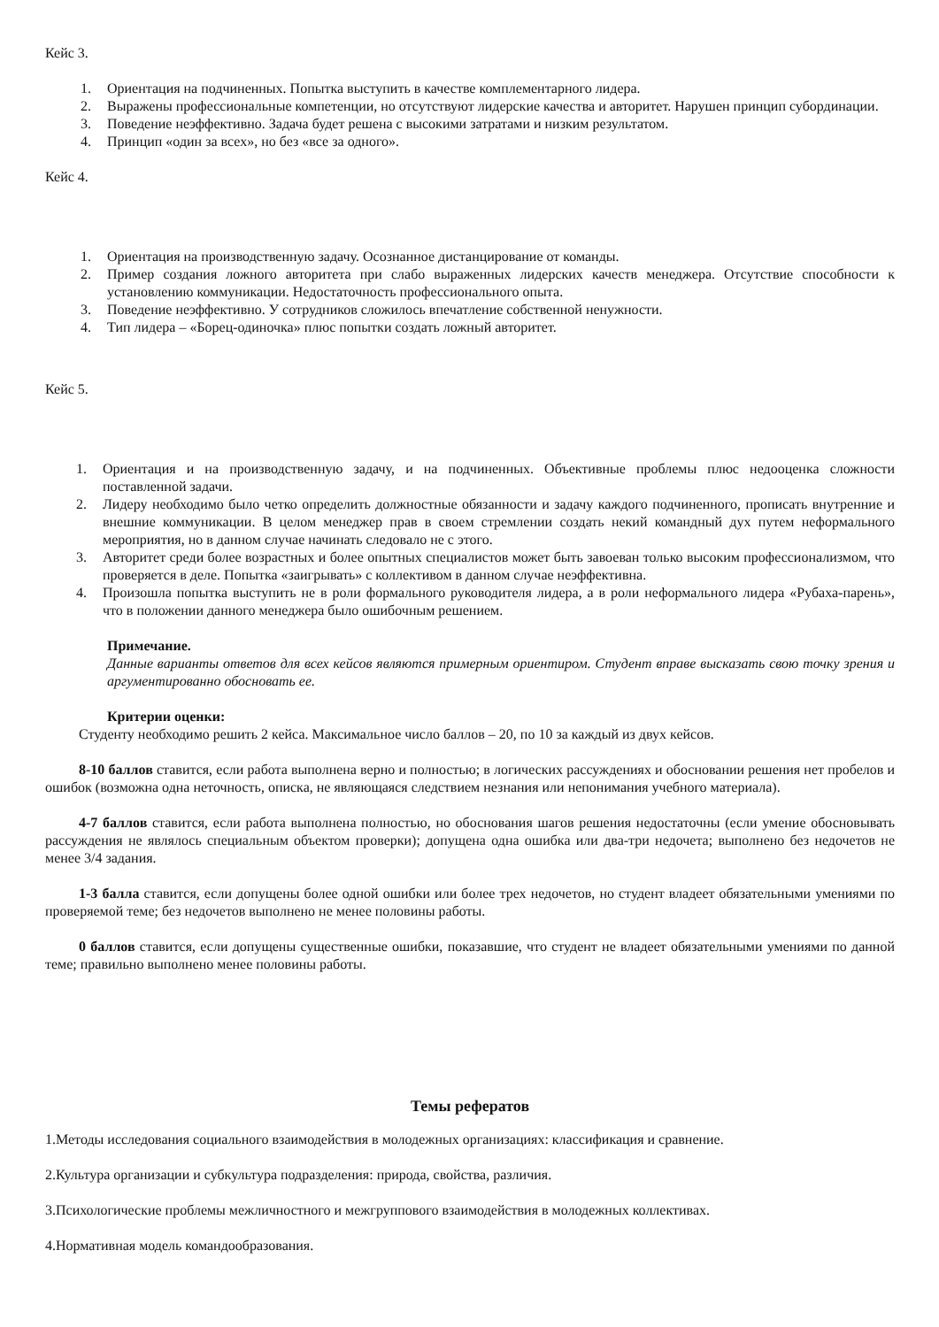Кейс 3.
1. Ориентация на подчиненных. Попытка выступить в качестве комплементарного лидера.
2. Выражены профессиональные компетенции, но отсутствуют лидерские качества и авторитет. Нарушен принцип субординации.
3. Поведение неэффективно. Задача будет решена с высокими затратами и низким результатом.
4. Принцип «один за всех», но без «все за одного».
Кейс 4.
1. Ориентация на производственную задачу. Осознанное дистанцирование от команды.
2. Пример создания ложного авторитета при слабо выраженных лидерских качеств менеджера. Отсутствие способности к установлению коммуникации. Недостаточность профессионального опыта.
3. Поведение неэффективно. У сотрудников сложилось впечатление собственной ненужности.
4. Тип лидера – «Борец-одиночка» плюс попытки создать ложный авторитет.
Кейс 5.
1. Ориентация и на производственную задачу, и на подчиненных. Объективные проблемы плюс недооценка сложности поставленной задачи.
2. Лидеру необходимо было четко определить должностные обязанности и задачу каждого подчиненного, прописать внутренние и внешние коммуникации. В целом менеджер прав в своем стремлении создать некий командный дух путем неформального мероприятия, но в данном случае начинать следовало не с этого.
3. Авторитет среди более возрастных и более опытных специалистов может быть завоеван только высоким профессионализмом, что проверяется в деле. Попытка «заигрывать» с коллективом в данном случае неэффективна.
4. Произошла попытка выступить не в роли формального руководителя лидера, а в роли неформального лидера «Рубаха-парень», что в положении данного менеджера было ошибочным решением.
Примечание.
Данные варианты ответов для всех кейсов являются примерным ориентиром. Студент вправе высказать свою точку зрения и аргументированно обосновать ее.
Критерии оценки:
Студенту необходимо решить 2 кейса. Максимальное число баллов – 20, по 10 за каждый из двух кейсов.
8-10 баллов ставится, если работа выполнена верно и полностью; в логических рассуждениях и обосновании решения нет пробелов и ошибок (возможна одна неточность, описка, не являющаяся следствием незнания или непонимания учебного материала).
4-7 баллов ставится, если работа выполнена полностью, но обоснования шагов решения недостаточны (если умение обосновывать рассуждения не являлось специальным объектом проверки); допущена одна ошибка или два-три недочета; выполнено без недочетов не менее 3/4 задания.
1-3 балла ставится, если допущены более одной ошибки или более трех недочетов, но студент владеет обязательными умениями по проверяемой теме; без недочетов выполнено не менее половины работы.
0 баллов ставится, если допущены существенные ошибки, показавшие, что студент не владеет обязательными умениями по данной теме; правильно выполнено менее половины работы.
Темы рефератов
1.Методы исследования социального взаимодействия в молодежных организациях: классификация и сравнение.
2.Культура организации и субкультура подразделения: природа, свойства, различия.
3.Психологические проблемы межличностного и межгруппового взаимодействия в молодежных коллективах.
4.Нормативная модель командообразования.